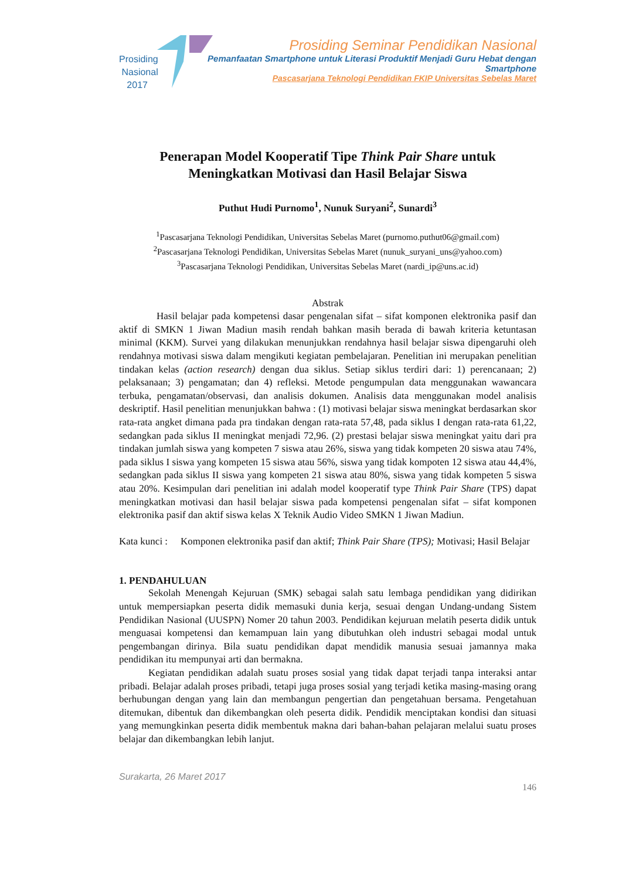Prosiding
Nasional
2017
Prosiding Seminar Pendidikan Nasional
Pemanfaatan Smartphone untuk Literasi Produktif Menjadi Guru Hebat dengan Smartphone
Pascasarjana Teknologi Pendidikan FKIP Universitas Sebelas Maret
Penerapan Model Kooperatif Tipe Think Pair Share untuk Meningkatkan Motivasi dan Hasil Belajar Siswa
Puthut Hudi Purnomo<sup>1</sup>, Nunuk Suryani<sup>2</sup>, Sunardi<sup>3</sup>
<sup>1</sup> Pascasarjana Teknologi Pendidikan, Universitas Sebelas Maret (purnomo.puthut06@gmail.com)
<sup>2</sup> Pascasarjana Teknologi Pendidikan, Universitas Sebelas Maret (nunuk_suryani_uns@yahoo.com)
<sup>3</sup> Pascasarjana Teknologi Pendidikan, Universitas Sebelas Maret (nardi_ip@uns.ac.id)
Abstrak
Hasil belajar pada kompetensi dasar pengenalan sifat – sifat komponen elektronika pasif dan aktif di SMKN 1 Jiwan Madiun masih rendah bahkan masih berada di bawah kriteria ketuntasan minimal (KKM). Survei yang dilakukan menunjukkan rendahnya hasil belajar siswa dipengaruhi oleh rendahnya motivasi siswa dalam mengikuti kegiatan pembelajaran. Penelitian ini merupakan penelitian tindakan kelas (action research) dengan dua siklus. Setiap siklus terdiri dari: 1) perencanaan; 2) pelaksanaan; 3) pengamatan; dan 4) refleksi. Metode pengumpulan data menggunakan wawancara terbuka, pengamatan/observasi, dan analisis dokumen. Analisis data menggunakan model analisis deskriptif. Hasil penelitian menunjukkan bahwa : (1) motivasi belajar siswa meningkat berdasarkan skor rata-rata angket dimana pada pra tindakan dengan rata-rata 57,48, pada siklus I dengan rata-rata 61,22, sedangkan pada siklus II meningkat menjadi 72,96. (2) prestasi belajar siswa meningkat yaitu dari pra tindakan jumlah siswa yang kompeten 7 siswa atau 26%, siswa yang tidak kompeten 20 siswa atau 74%, pada siklus I siswa yang kompeten 15 siswa atau 56%, siswa yang tidak kompoten 12 siswa atau 44,4%, sedangkan pada siklus II siswa yang kompeten 21 siswa atau 80%, siswa yang tidak kompeten 5 siswa atau 20%. Kesimpulan dari penelitian ini adalah model kooperatif type Think Pair Share (TPS) dapat meningkatkan motivasi dan hasil belajar siswa pada kompetensi pengenalan sifat – sifat komponen elektronika pasif dan aktif siswa kelas X Teknik Audio Video SMKN 1 Jiwan Madiun.
Kata kunci :
Komponen elektronika pasif dan aktif; Think Pair Share (TPS); Motivasi; Hasil Belajar
1. PENDAHULUAN
Sekolah Menengah Kejuruan (SMK) sebagai salah satu lembaga pendidikan yang didirikan untuk mempersiapkan peserta didik memasuki dunia kerja, sesuai dengan Undang-undang Sistem Pendidikan Nasional (UUSPN) Nomer 20 tahun 2003. Pendidikan kejuruan melatih peserta didik untuk menguasai kompetensi dan kemampuan lain yang dibutuhkan oleh industri sebagai modal untuk pengembangan dirinya. Bila suatu pendidikan dapat mendidik manusia sesuai jamannya maka pendidikan itu mempunyai arti dan bermakna.
Kegiatan pendidikan adalah suatu proses sosial yang tidak dapat terjadi tanpa interaksi antar pribadi. Belajar adalah proses pribadi, tetapi juga proses sosial yang terjadi ketika masing-masing orang berhubungan dengan yang lain dan membangun pengertian dan pengetahuan bersama. Pengetahuan ditemukan, dibentuk dan dikembangkan oleh peserta didik. Pendidik menciptakan kondisi dan situasi yang memungkinkan peserta didik membentuk makna dari bahan-bahan pelajaran melalui suatu proses belajar dan dikembangkan lebih lanjut.
Surakarta, 26 Maret 2017
146